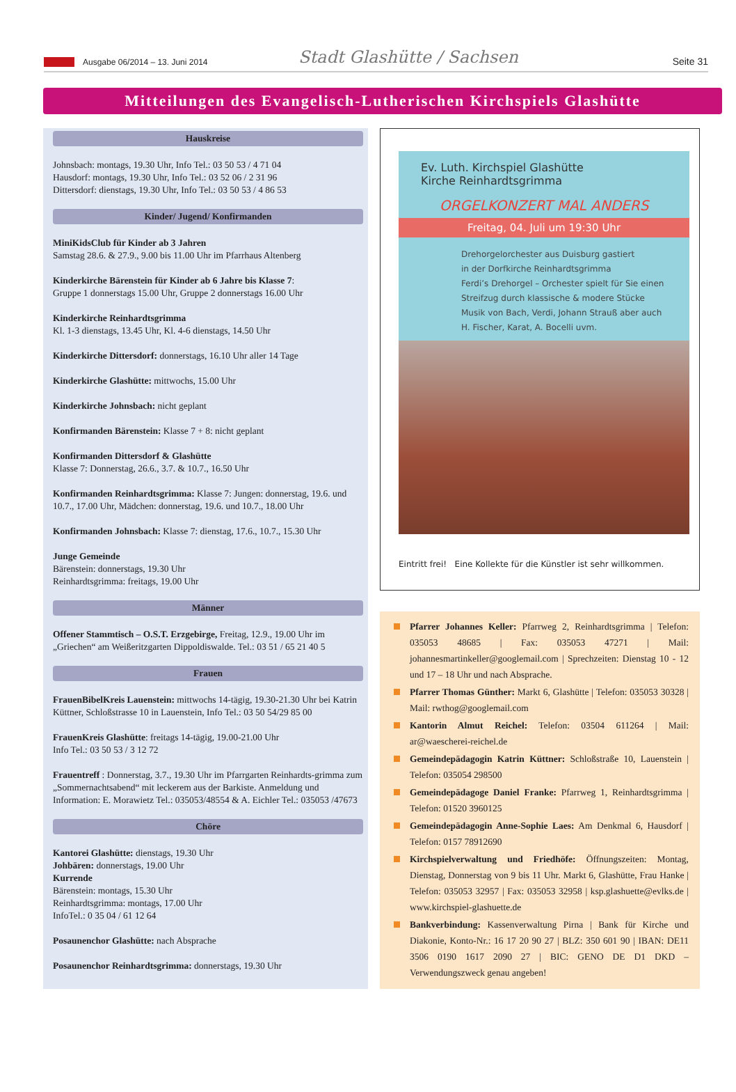Ausgabe 06/2014 – 13. Juni 2014
Stadt Glashütte / Sachsen
Seite 31
Mitteilungen des Evangelisch-Lutherischen Kirchspiels Glashütte
Hauskreise
Johnsbach: montags, 19.30 Uhr, Info Tel.: 03 50 53 / 4 71 04
Hausdorf: montags, 19.30 Uhr, Info Tel.: 03 52 06 / 2 31 96
Dittersdorf: dienstags, 19.30 Uhr, Info Tel.: 03 50 53 / 4 86 53
Kinder/ Jugend/ Konfirmanden
MiniKidsClub für Kinder ab 3 Jahren
Samstag 28.6. & 27.9., 9.00 bis 11.00 Uhr im Pfarrhaus Altenberg
Kinderkirche Bärenstein für Kinder ab 6 Jahre bis Klasse 7:
Gruppe 1 donnerstags 15.00 Uhr, Gruppe 2 donnerstags 16.00 Uhr
Kinderkirche Reinhardtsgrimma
Kl. 1-3 dienstags, 13.45 Uhr, Kl. 4-6 dienstags, 14.50 Uhr
Kinderkirche Dittersdorf: donnerstags, 16.10 Uhr aller 14 Tage
Kinderkirche Glashütte: mittwochs, 15.00 Uhr
Kinderkirche Johnsbach: nicht geplant
Konfirmanden Bärenstein: Klasse 7 + 8: nicht geplant
Konfirmanden Dittersdorf & Glashütte
Klasse 7: Donnerstag, 26.6., 3.7. & 10.7., 16.50 Uhr
Konfirmanden Reinhardtsgrimma: Klasse 7: Jungen: donnerstag, 19.6. und 10.7., 17.00 Uhr, Mädchen: donnerstag, 19.6. und 10.7., 18.00 Uhr
Konfirmanden Johnsbach: Klasse 7: dienstag, 17.6., 10.7., 15.30 Uhr
Junge Gemeinde
Bärenstein: donnerstags, 19.30 Uhr
Reinhardtsgrimma: freitags, 19.00 Uhr
Männer
Offener Stammtisch – O.S.T. Erzgebirge, Freitag, 12.9., 19.00 Uhr im „Griechen“ am Weißeritzgarten Dippoldiswalde. Tel.: 03 51 / 65 21 40 5
Frauen
FrauenBibelKreis Lauenstein: mittwochs 14-tägig, 19.30-21.30 Uhr bei Katrin Küttner, Schloßstrasse 10 in Lauenstein, Info Tel.: 03 50 54/29 85 00
FrauenKreis Glashütte: freitags 14-tägig, 19.00-21.00 Uhr
Info Tel.: 03 50 53 / 3 12 72
Frauentreff : Donnerstag, 3.7., 19.30 Uhr im Pfarrgarten Reinhardts-grimma zum „Sommernachtsabend“ mit leckerem aus der Barkiste. Anmeldung und Information: E. Morawietz Tel.: 035053/48554 & A. Eichler Tel.: 035053 /47673
Chöre
Kantorei Glashütte: dienstags, 19.30 Uhr
Johbären: donnerstags, 19.00 Uhr
Kurrende
Bärenstein: montags, 15.30 Uhr
Reinhardtsgrimma: montags, 17.00 Uhr
InfoTel.: 0 35 04 / 61 12 64
Posaunenchor Glashütte: nach Absprache
Posaunenchor Reinhardtsgrimma: donnerstags, 19.30 Uhr
Ev. Luth. Kirchspiel Glashütte
Kirche Reinhardtsgrimma
ORGELKONZERT MAL ANDERS
Freitag, 04. Juli um 19:30 Uhr
Drehorgelorchester aus Duisburg gastiert
in der Dorfkirche Reinhardtsgrimma
Ferdi’s Drehorgel – Orchester spielt für Sie einen
Streifzug durch klassische & modere Stücke
Musik von Bach, Verdi, Johann Strauß aber auch
H. Fischer, Karat, A. Bocelli uvm.
Eintritt frei! Eine Kollekte für die Künstler ist sehr willkommen.
Pfarrer Johannes Keller: Pfarrweg 2, Reinhardtsgrimma | Telefon: 035053 48685 | Fax: 035053 47271 | Mail: johannesmartinkeller@googlemail.com | Sprechzeiten: Dienstag 10 - 12 und 17 – 18 Uhr und nach Absprache.
Pfarrer Thomas Günther: Markt 6, Glashütte | Telefon: 035053 30328 | Mail: rwthog@googlemail.com
Kantorin Almut Reichel: Telefon: 03504 611264 | Mail: ar@waescherei-reichel.de
Gemeindepädagogin Katrin Küttner: Schloßstraße 10, Lauenstein | Telefon: 035054 298500
Gemeindepädagoge Daniel Franke: Pfarrweg 1, Reinhardtsgrimma | Telefon: 01520 3960125
Gemeindepädagogin Anne-Sophie Laes: Am Denkmal 6, Hausdorf | Telefon: 0157 78912690
Kirchspielverwaltung und Friedhöfe: Öffnungszeiten: Montag, Dienstag, Donnerstag von 9 bis 11 Uhr. Markt 6, Glashütte, Frau Hanke | Telefon: 035053 32957 | Fax: 035053 32958 | ksp.glashuette@evlks.de | www.kirchspiel-glashuette.de
Bankverbindung: Kassenverwaltung Pirna | Bank für Kirche und Diakonie, Konto-Nr.: 16 17 20 90 27 | BLZ: 350 601 90 | IBAN: DE11 3506 0190 1617 2090 27 | BIC: GENO DE D1 DKD – Verwendungszweck genau angeben!